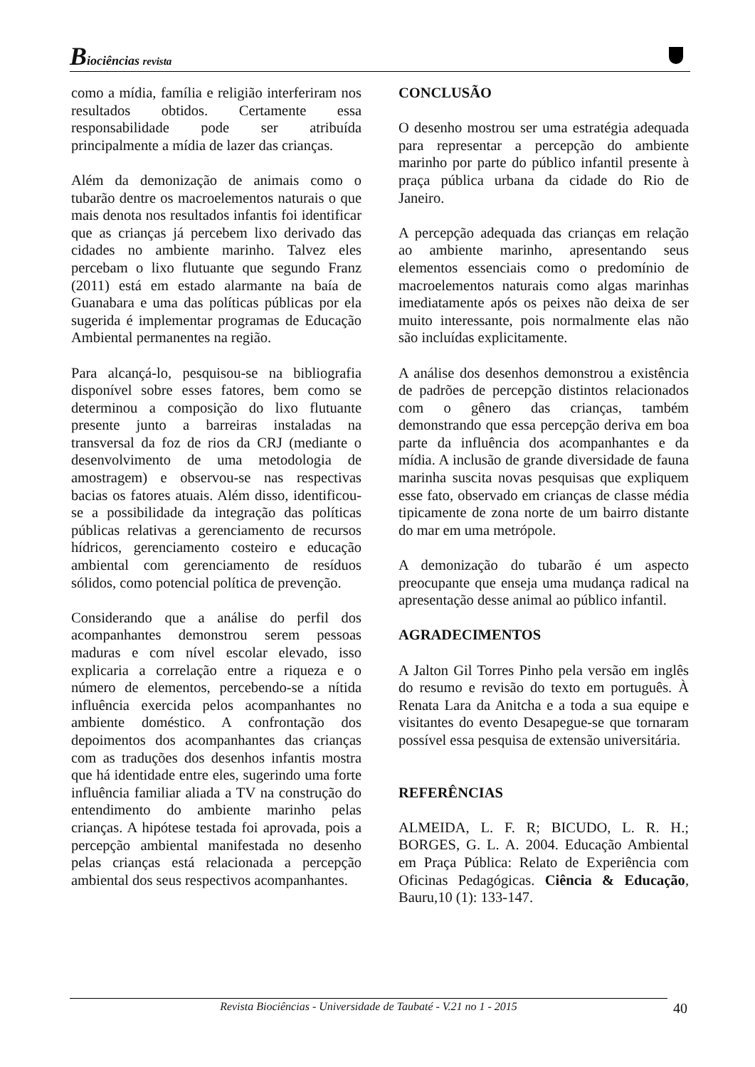Biociências revista
como a mídia, família e religião interferiram nos resultados obtidos. Certamente essa responsabilidade pode ser atribuída principalmente a mídia de lazer das crianças.
Além da demonização de animais como o tubarão dentre os macroelementos naturais o que mais denota nos resultados infantis foi identificar que as crianças já percebem lixo derivado das cidades no ambiente marinho. Talvez eles percebam o lixo flutuante que segundo Franz (2011) está em estado alarmante na baía de Guanabara e uma das políticas públicas por ela sugerida é implementar programas de Educação Ambiental permanentes na região.
Para alcançá-lo, pesquisou-se na bibliografia disponível sobre esses fatores, bem como se determinou a composição do lixo flutuante presente junto a barreiras instaladas na transversal da foz de rios da CRJ (mediante o desenvolvimento de uma metodologia de amostragem) e observou-se nas respectivas bacias os fatores atuais. Além disso, identificou-se a possibilidade da integração das políticas públicas relativas a gerenciamento de recursos hídricos, gerenciamento costeiro e educação ambiental com gerenciamento de resíduos sólidos, como potencial política de prevenção.
Considerando que a análise do perfil dos acompanhantes demonstrou serem pessoas maduras e com nível escolar elevado, isso explicaria a correlação entre a riqueza e o número de elementos, percebendo-se a nítida influência exercida pelos acompanhantes no ambiente doméstico. A confrontação dos depoimentos dos acompanhantes das crianças com as traduções dos desenhos infantis mostra que há identidade entre eles, sugerindo uma forte influência familiar aliada a TV na construção do entendimento do ambiente marinho pelas crianças. A hipótese testada foi aprovada, pois a percepção ambiental manifestada no desenho pelas crianças está relacionada a percepção ambiental dos seus respectivos acompanhantes.
CONCLUSÃO
O desenho mostrou ser uma estratégia adequada para representar a percepção do ambiente marinho por parte do público infantil presente à praça pública urbana da cidade do Rio de Janeiro.
A percepção adequada das crianças em relação ao ambiente marinho, apresentando seus elementos essenciais como o predomínio de macroelementos naturais como algas marinhas imediatamente após os peixes não deixa de ser muito interessante, pois normalmente elas não são incluídas explicitamente.
A análise dos desenhos demonstrou a existência de padrões de percepção distintos relacionados com o gênero das crianças, também demonstrando que essa percepção deriva em boa parte da influência dos acompanhantes e da mídia. A inclusão de grande diversidade de fauna marinha suscita novas pesquisas que expliquem esse fato, observado em crianças de classe média tipicamente de zona norte de um bairro distante do mar em uma metrópole.
A demonização do tubarão é um aspecto preocupante que enseja uma mudança radical na apresentação desse animal ao público infantil.
AGRADECIMENTOS
A Jalton Gil Torres Pinho pela versão em inglês do resumo e revisão do texto em português. À Renata Lara da Anitcha e a toda a sua equipe e visitantes do evento Desapegue-se que tornaram possível essa pesquisa de extensão universitária.
REFERÊNCIAS
ALMEIDA, L. F. R; BICUDO, L. R. H.; BORGES, G. L. A. 2004. Educação Ambiental em Praça Pública: Relato de Experiência com Oficinas Pedagógicas. Ciência & Educação, Bauru,10 (1): 133-147.
Revista Biociências - Universidade de Taubaté - V.21 no 1 - 2015 40